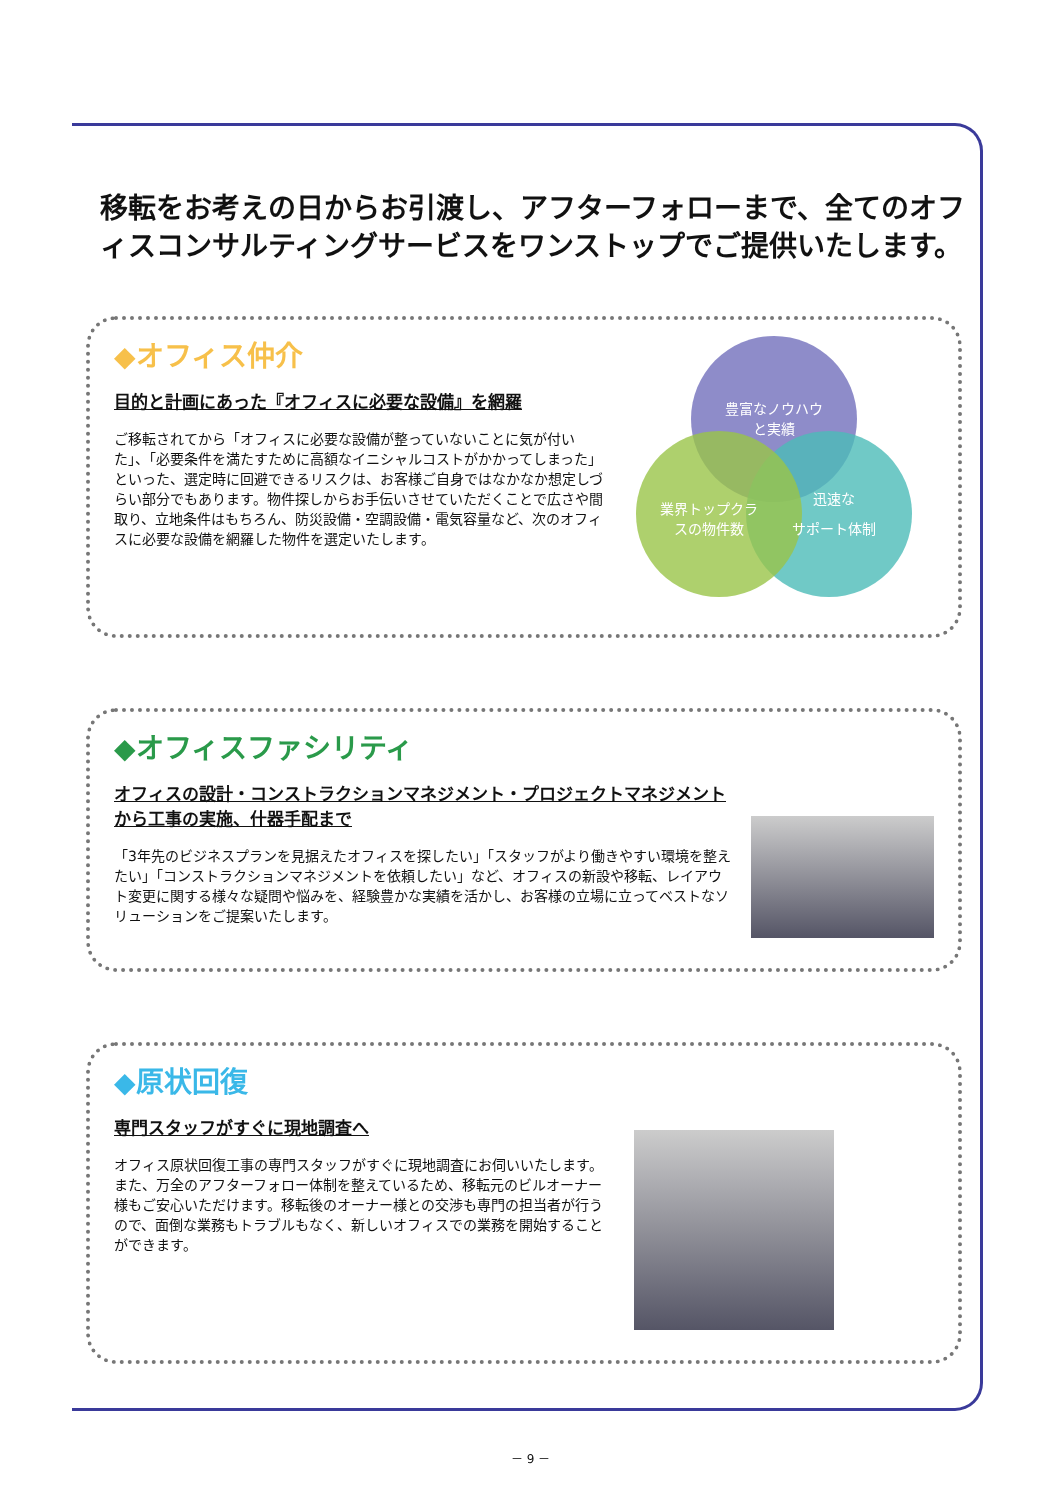移転をお考えの日からお引渡し、アフターフォローまで、全てのオフィスコンサルティングサービスをワンストップでご提供いたします。
◆オフィス仲介
目的と計画にあった『オフィスに必要な設備』を網羅
ご移転されてから「オフィスに必要な設備が整っていないことに気が付いた」、「必要条件を満たすために高額なイニシャルコストがかかってしまった」といった、選定時に回避できるリスクは、お客様ご自身ではなかなか想定しづらい部分でもあります。物件探しからお手伝いさせていただくことで広さや間取り、立地条件はもちろん、防災設備・空調設備・電気容量など、次のオフィスに必要な設備を網羅した物件を選定いたします。
豊富なノウハウ
と実績
業界トップクラ
スの物件数
迅速な
サポート体制
◆オフィスファシリティ
オフィスの設計・コンストラクションマネジメント・プロジェクトマネジメントから工事の実施、什器手配まで
「3年先のビジネスプランを見据えたオフィスを探したい」「スタッフがより働きやすい環境を整えたい」「コンストラクションマネジメントを依頼したい」など、オフィスの新設や移転、レイアウト変更に関する様々な疑問や悩みを、経験豊かな実績を活かし、お客様の立場に立ってベストなソリューションをご提案いたします。
◆原状回復
専門スタッフがすぐに現地調査へ
オフィス原状回復工事の専門スタッフがすぐに現地調査にお伺いいたします。また、万全のアフターフォロー体制を整えているため、移転元のビルオーナー様もご安心いただけます。移転後のオーナー様との交渉も専門の担当者が行うので、面倒な業務もトラブルもなく、新しいオフィスでの業務を開始することができます。
－ 9 －